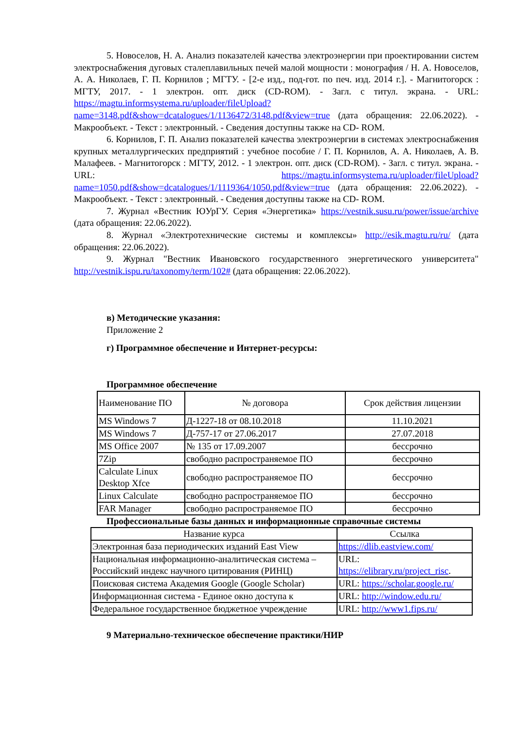5. Новоселов, Н. А. Анализ показателей качества электроэнергии при проектировании систем электроснабжения дуговых сталеплавильных печей малой мощности : монография / Н. А. Новоселов, А. А. Николаев, Г. П. Корнилов ; МГТУ. - [2-е изд., под-гот. по печ. изд. 2014 г.]. - Магнитогорск : МГТУ, 2017. - 1 электрон. опт. диск (CD-ROM). - Загл. с титул. экрана. - URL: https://magtu.informsystema.ru/uploader/fileUpload?name=3148.pdf&show=dcatalogues/1/1136472/3148.pdf&view=true (дата обращения: 22.06.2022). - Макрообъект. - Текст : электронный. - Сведения доступны также на CD- ROM.
6. Корнилов, Г. П. Анализ показателей качества электроэнергии в системах электроснабжения крупных металлургических предприятий : учебное пособие / Г. П. Корнилов, А. А. Николаев, А. В. Малафеев. - Магнитогорск : МГТУ, 2012. - 1 электрон. опт. диск (CD-ROM). - Загл. с титул. экрана. - URL: https://magtu.informsystema.ru/uploader/fileUpload?name=1050.pdf&show=dcatalogues/1/1119364/1050.pdf&view=true (дата обращения: 22.06.2022). - Макрообъект. - Текст : электронный. - Сведения доступны также на CD- ROM.
7. Журнал «Вестник ЮУрГУ. Серия «Энергетика» https://vestnik.susu.ru/power/issue/archive (дата обращения: 22.06.2022).
8. Журнал «Электротехнические системы и комплексы» http://esik.magtu.ru/ru/ (дата обращения: 22.06.2022).
9. Журнал "Вестник Ивановского государственного энергетического университета" http://vestnik.ispu.ru/taxonomy/term/102# (дата обращения: 22.06.2022).
в) Методические указания:
Приложение 2
г) Программное обеспечение и Интернет-ресурсы:
Программное обеспечение
| Наименование ПО | № договора | Срок действия лицензии |
| MS Windows 7 | Д-1227-18 от 08.10.2018 | 11.10.2021 |
| MS Windows 7 | Д-757-17 от 27.06.2017 | 27.07.2018 |
| MS Office 2007 | № 135 от 17.09.2007 | бессрочно |
| 7Zip | свободно распространяемое ПО | бессрочно |
| Calculate Linux Desktop Xfce | свободно распространяемое ПО | бессрочно |
| Linux Calculate | свободно распространяемое ПО | бессрочно |
| FAR Manager | свободно распространяемое ПО | бессрочно |
Профессиональные базы данных и информационные справочные системы
| Название курса | Ссылка |
| Электронная база периодических изданий East View | https://dlib.eastview.com/ |
| Национальная информационно-аналитическая система – Российский индекс научного цитирования (РИНЦ) | URL: https://elibrary.ru/project_risc . |
| Поисковая система Академия Google (Google Scholar) | URL: https://scholar.google.ru/ |
| Информационная система - Единое окно доступа к | URL: http://window.edu.ru/ |
| Федеральное государственное бюджетное учреждение | URL: http://www1.fips.ru/ |
9 Материально-техническое обеспечение практики/НИР